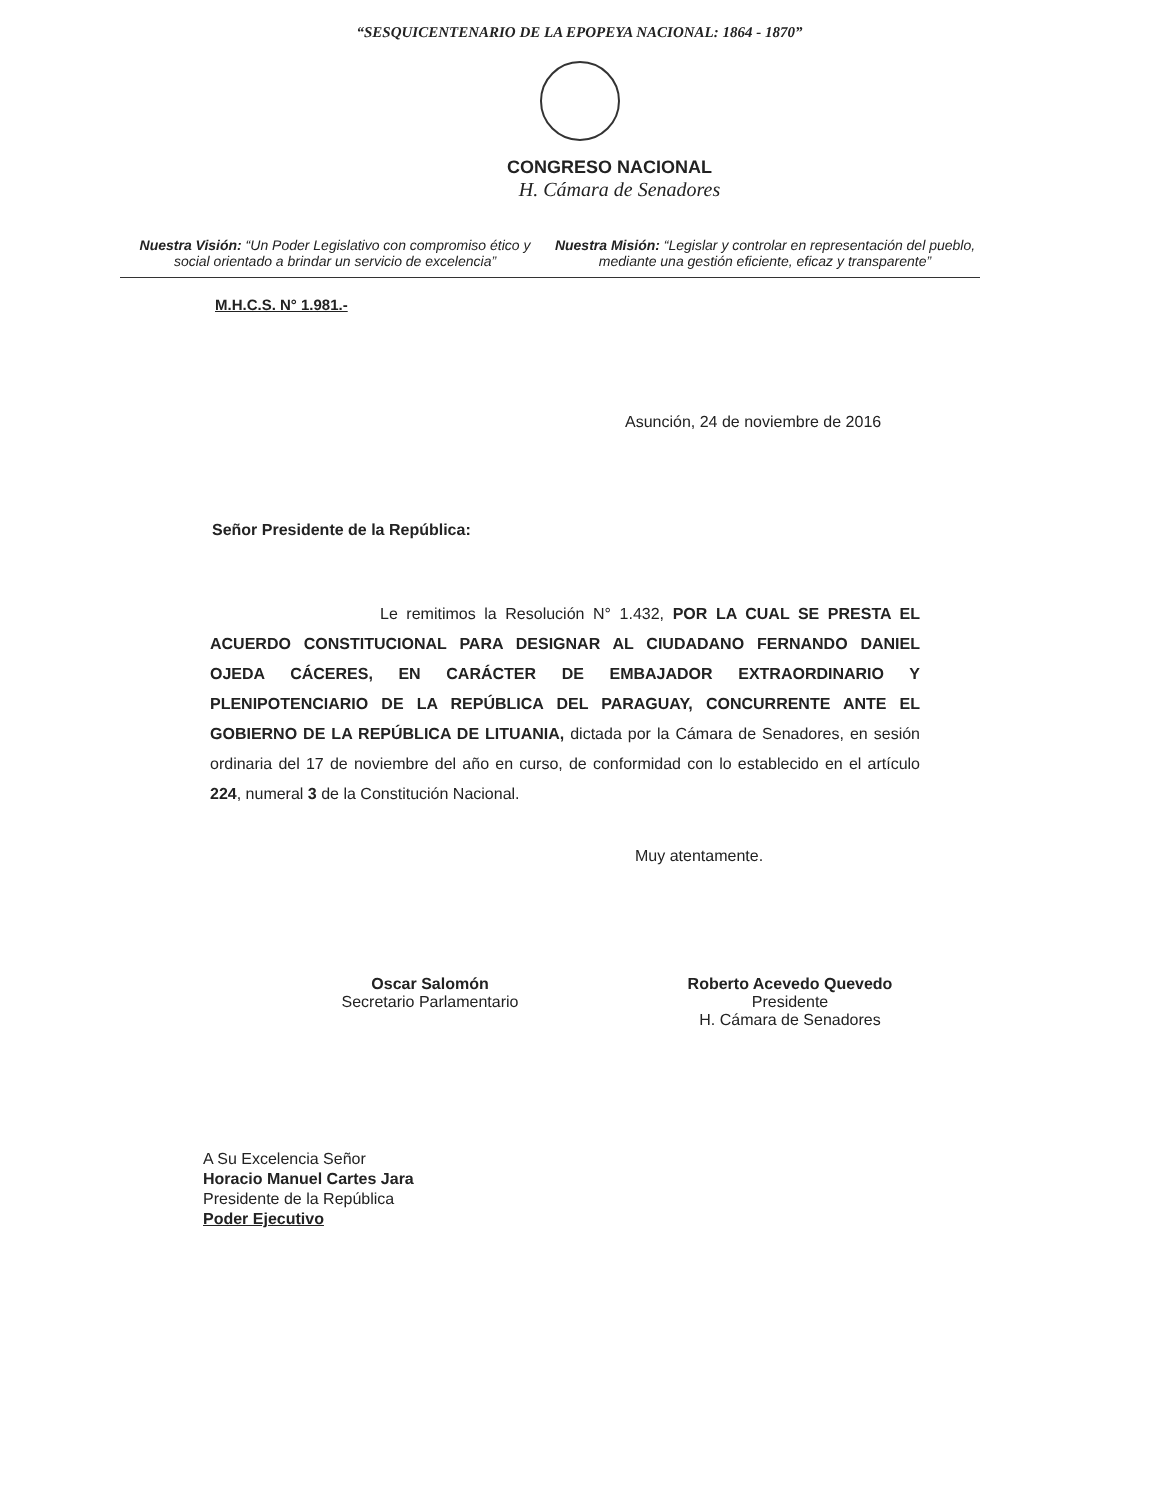“SESQUICENTENARIO DE LA EPOPEYA NACIONAL: 1864 - 1870”
CONGRESO NACIONAL
H. Cámara de Senadores
Nuestra Visión: “Un Poder Legislativo con compromiso ético y social orientado a brindar un servicio de excelencia”
Nuestra Misión: “Legislar y controlar en representación del pueblo, mediante una gestión eficiente, eficaz y transparente”
M.H.C.S. N° 1.981.-
Asunción, 24 de noviembre de 2016
Señor Presidente de la República:
Le remitimos la Resolución N° 1.432, POR LA CUAL SE PRESTA EL ACUERDO CONSTITUCIONAL PARA DESIGNAR AL CIUDADANO FERNANDO DANIEL OJEDA CÁCERES, EN CARÁCTER DE EMBAJADOR EXTRAORDINARIO Y PLENIPOTENCIARIO DE LA REPÚBLICA DEL PARAGUAY, CONCURRENTE ANTE EL GOBIERNO DE LA REPÚBLICA DE LITUANIA, dictada por la Cámara de Senadores, en sesión ordinaria del 17 de noviembre del año en curso, de conformidad con lo establecido en el artículo 224, numeral 3 de la Constitución Nacional.
Muy atentamente.
Oscar Salomón
Secretario Parlamentario
Roberto Acevedo Quevedo
Presidente
H. Cámara de Senadores
A Su Excelencia Señor
Horacio Manuel Cartes Jara
Presidente de la República
Poder Ejecutivo